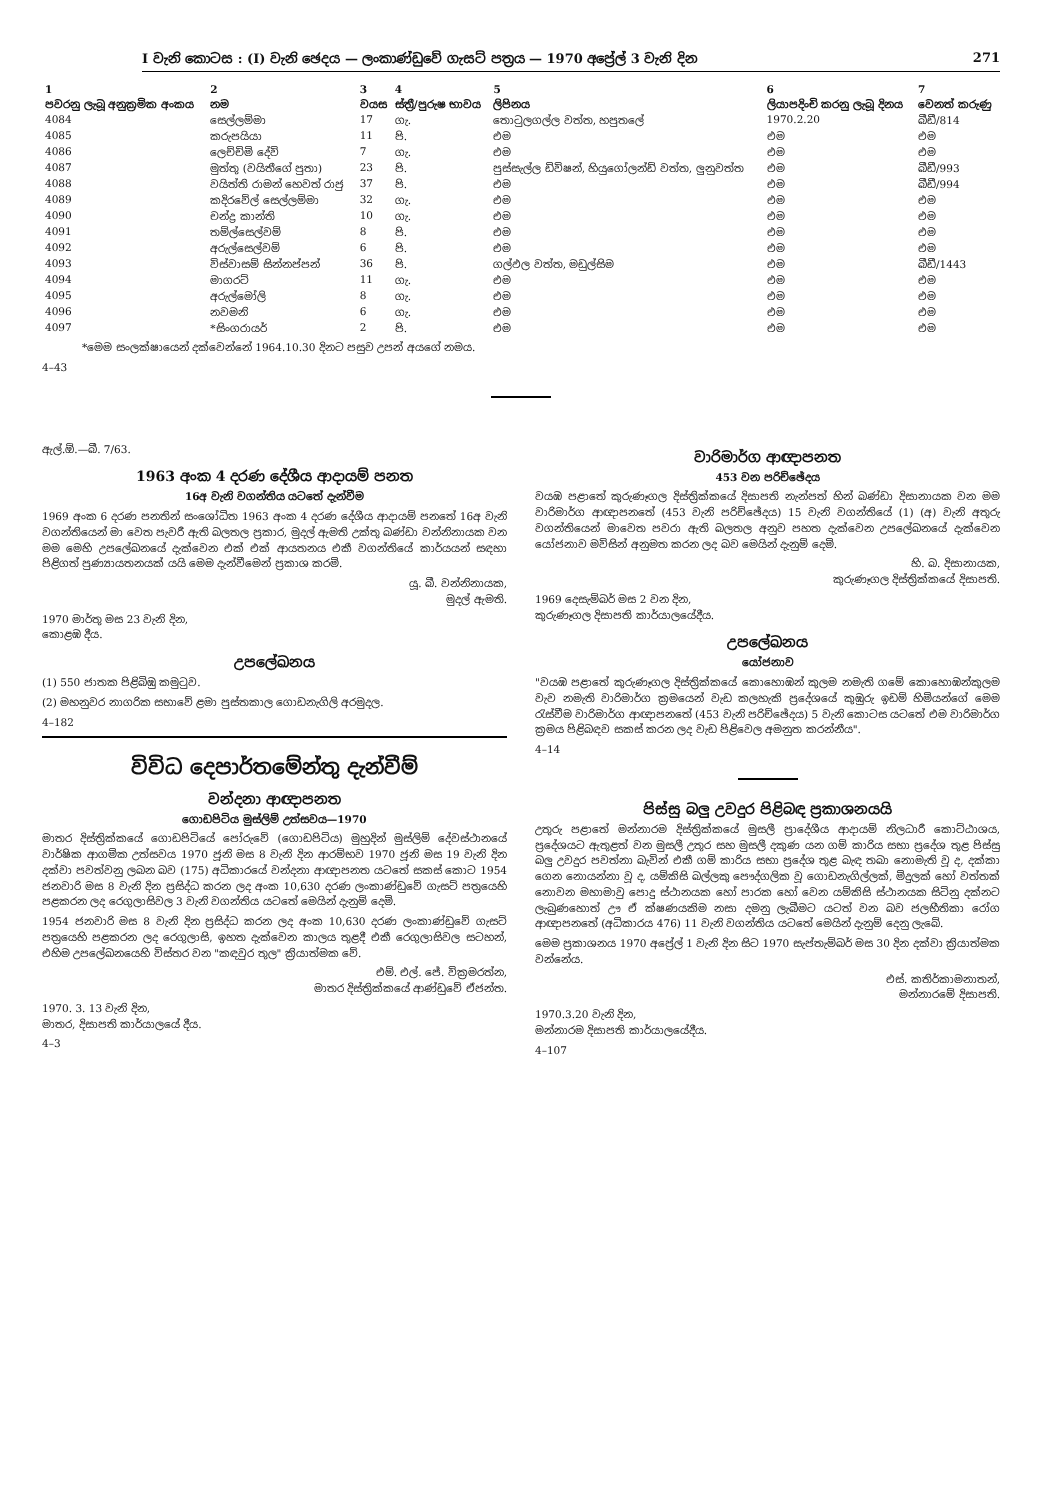I වැනි කොටස : (I) වැනි ඡෙදය — ලංකාණ්ඩුවේ ගැසට් පත්‍රය — 1970 අප්‍රේල් 3 වැනි දින 271
| 1 | 2 | 3 | 4 | 5 | 6 | 7 |
| --- | --- | --- | --- | --- | --- | --- |
| පවරනු ලැබූ අනුක්‍රමික අංකය | නම | වයස | ස්ත්‍රී/පුරුෂ භාවය | ලිපිනය | ලියාපදිංචි කරනු ලැබූ දිනය | වෙනත් කරුණු |
| 4084 | සෙල්ලම්මා | 17 | ගැ. | තොටුලගල්ල වත්ත, හපුතලේ | 1970.2.20 | බීඩී/814 |
| 4085 | කරුපයියා | 11 | පි. | එම | එම | එම |
| 4086 | ලෙච්චිමි දේවි | 7 | ගැ. | එම | එම | එම |
| 4087 | මුත්තු (වයිතීගේ පුතා) | 23 | පි. | පුස්සැල්ල ඩිවිෂන්, හියුගෝලන්ඩ් වත්ත, ලුනුවත්ත | එම | බීඩී/993 |
| 4088 | වයිත්ති රාමන් හෙවත් රාජු | 37 | පි. | එම | එම | බීඩී/994 |
| 4089 | කදිරවේල් සෙල්ලම්මා | 32 | ගැ. | එම | එම | එම |
| 4090 | චන්ද්‍ර කාන්ති | 10 | ගැ. | එම | එම | එම |
| 4091 | තම්ල්සෙල්වම් | 8 | පි. | එම | එම | එම |
| 4092 | අරුල්සෙල්වම් | 6 | පි. | එම | එම | එම |
| 4093 | විස්වාසම් සින්නප්පන් | 36 | පි. | ගල්ඵල වත්ත, මඩුල්සිම | එම | බීඩී/1443 |
| 4094 | මාගරට් | 11 | ගැ. | එම | එම | එම |
| 4095 | අරුල්මෝලි | 8 | ගැ. | එම | එම | එම |
| 4096 | නවමනි | 6 | ගැ. | එම | එම | එම |
| 4097 | *සිංගරායර් | 2 | පි. | එම | එම | එම |
*මෙම සංලක්ෂායෙන් දක්වෙන්නේ 1964.10.30 දිනට පසුව උපන් අයගේ නමය.
4–43
ඇල්.ඕ.—බී. 7/63.
1963 අංක 4 දරණ දේශීය ආදායම් පනත
16අ වැනි වගන්තිය යටතේ දැන්වීම
1969 අංක 6 දරණ පනතින් සංශෝධිත 1963 අංක 4 දරණ දේශීය ආදායම් පනතේ 16අ වැනි වගන්තියෙන් මා වෙත පැවරී ඇති බලතල ප්‍රකාර, මුදල් ඇමති උක්තු බණ්ඩා වන්නිනායක වන මම මෙහි උපලේඛනයේ දැක්වෙන එක් එක් ආයතනය එකී වගන්තියේ කාර්යයන් සඳහා පිළිගත් පුණ්‍යායතනයක් යයි මෙම දැන්වීමෙන් ප්‍රකාශ කරමි.
යූ. බී. වන්නිනායක,
මුදල් ඇමති.
1970 මාර්තු මස 23 වැනි දින,
කොළඹ දීය.
උපලේඛනය
(1) 550 ජාතක පිළිබිඹු කමුටුව.
(2) මහනුවර නාගරික සභාවේ ළමා පුස්තකාල ගොඩනැගිලි අරමුදල.
4–182
විවිධ දෙපාර්තමේන්තු දැන්වීම්
වන්දනා ආඥාපනත
ගොඩපිටිය මුස්ලිම් උත්සවය—1970
මාතර දිස්ත්‍රික්කයේ ගොඩපිටියේ පෝරුවේ (ගොඩපිටිය) මුහුදින් මුස්ලිම් දේවස්ථානයේ වාර්ෂික ආගමික උත්සවය 1970 ජූනි මස 8 වැනි දින ආරම්භව 1970 ජූනි මස 19 වැනි දින දක්වා පවත්වනු ලබන බව (175) අධිකාරයේ වන්දනා ආඥාපනත යටතේ සකස් කොට 1954 ජනවාරි මස 8 වැනි දින ප්‍රසිද්ධ කරන ලද අංක 10,630 දරණ ලංකාණ්ඩුවේ ගැසට් පත්‍රයෙහි පළකරන ලද රෙගුලාසිවල 3 වැනි වගන්තිය යටතේ මෙයින් දැනුම් දෙමි.
1954 ජනවාරි මස 8 වැනි දින ප්‍රසිද්ධ කරන ලද අංක 10,630 දරණ ලංකාණ්ඩුවේ ගැසට් පත්‍රයෙහි පළකරන ලද රෙගුලාසි, ඉහත දැක්වෙන කාලය තුළදී එකී රෙගුලාසිවල සටහන්, එහිම උපලේඛනයෙහි විස්තර වන "කඳවුර තුල" ක්‍රියාත්මක වේ.
එම්. එල්. ජේ. වික්‍රමරත්න,
මාතර දිස්ත්‍රික්කයේ ආණ්ඩුවේ ඒජන්ත.
1970. 3. 13 වැනි දින,
මාතර, දිසාපති කාර්යාලයේ දීය.
4–3
වාරිමාර්ග ආඥාපනත
453 වන පරිච්ඡේදය
වයඹ පළාතේ කුරුණෑගල දිස්ත්‍රික්කයේ දිසාපති නැන්පත් හින් බණ්ඩා දිසානායක වන මම වාරිමාර්ග ආඥාපනතේ (453 වැනි පරිච්ඡේදය) 15 වැනි වගන්තියේ (1) (අ) වැනි අතුරු වගන්තියෙන් මාවෙත පවරා ඇති බලතල අනුව පහත දැක්වෙන උපලේඛනයේ දැක්වෙන යෝජනාව මවිසින් අනුමත කරන ලද බව මෙයින් දැනුම් දෙමි.
හි. බ. දිසානායක,
කුරුණෑගල දිස්ත්‍රික්කයේ දිසාපති.
1969 දෙසැම්බර් මස 2 වන දින,
කුරුණෑගල දිසාපති කාර්යාලයේදීය.
උපලේඛනය
යෝජනාව
"වයඹ පළාතේ කුරුණෑගල දිස්ත්‍රික්කයේ කොහොඹන් කුලම නමැති ගමේ කොහොඹන්කුලම වැව නමැති වාරිමාර්ග ක්‍රමයෙන් වැඩ කලහැකි ප්‍රදේශයේ කුඹුරු ඉඩම් හිමියන්ගේ මෙම රැස්වීම වාරිමාර්ග ආඥාපනතේ (453 වැනි පරිච්ඡේදය) 5 වැනි කොටස යටතේ එම වාරිමාර්ග ක්‍රමය පිළිබඳව සකස් කරන ලද වැඩ පිළිවෙල අමනුත කරන්නීය".
4–14
පිස්සු බලු උවදුර පිළිබඳ ප්‍රකාශනයයි
උතුරු පළාතේ මන්නාරම දිස්ත්‍රික්කයේ මුසලී ප්‍රාදේශීය ආදායම් නිලධාරී කොට්ඨාශය, ප්‍රදේශයට ඇතුළත් වන මුසලී උතුර සහ මුසලී දකුණ යන ගම් කාරිය සභා ප්‍රදේශ තුළ පිස්සු බලු උවදුර පවත්නා බැවින් එකී ගම් කාරිය සභා ප්‍රදේශ තුළ බැඳ තබා නොමැති වූ ද, දක්කා ගෙන නොයන්නා වූ ද, යම්කිසි බල්ලකු පෞද්ගලික වූ ගොඩනැගිල්ලක්, මිදුලක් හෝ වත්තක් නොවන මහාමාවු පොදු ස්ථානයක හෝ පාරක හෝ වෙන යම්කිසි ස්ථානයක සිටිනු දක්නට ලැබුණහොත් ඌ ඒ ක්ෂණයකිම නසා දමනු ලැබීමට යටත් වන බව ජලභීතිකා රෝග ආඥාපනතේ (අධිකාරය 476) 11 වැනි වගන්තිය යටතේ මෙයින් දැනුම් දෙනු ලැබේ.
මෙම ප්‍රකාශනය 1970 අප්‍රේල් 1 වැනි දින සිට 1970 සැප්තැම්බර් මස 30 දින දක්වා ක්‍රියාත්මක වන්නේය.
එස්. කතිර්කාමනාතන්,
මන්නාරමේ දිසාපති.
1970.3.20 වැනි දින,
මන්නාරම දිසාපති කාර්යාලයේදීය.
4–107